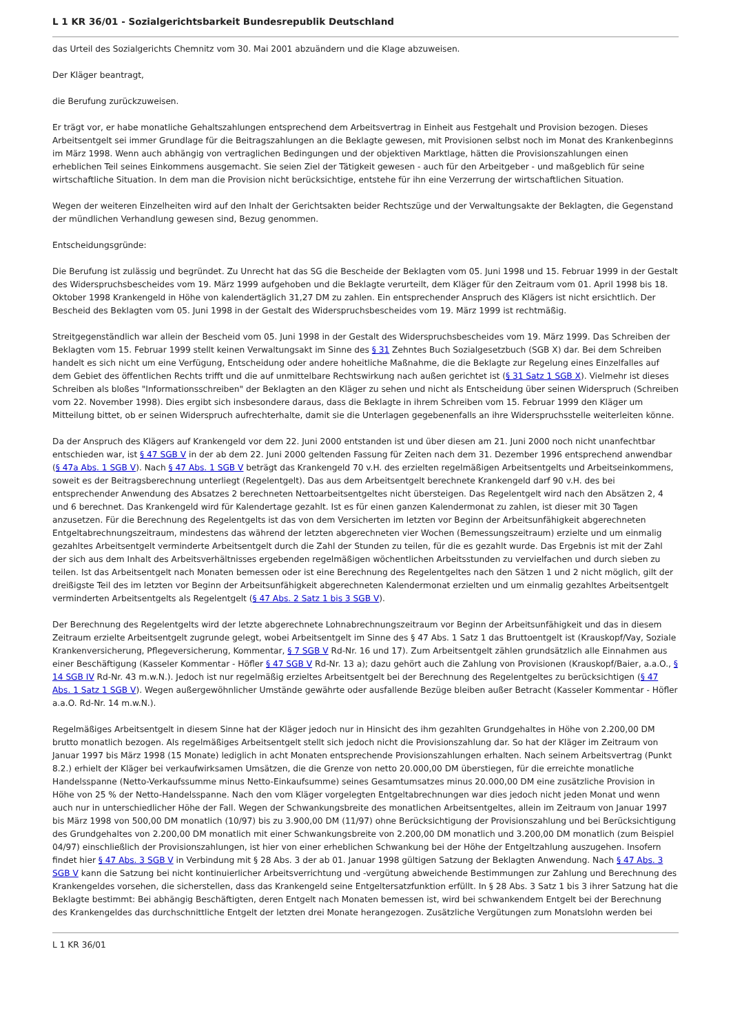L 1 KR 36/01 - Sozialgerichtsbarkeit Bundesrepublik Deutschland
das Urteil des Sozialgerichts Chemnitz vom 30. Mai 2001 abzuändern und die Klage abzuweisen.
Der Kläger beantragt,
die Berufung zurückzuweisen.
Er trägt vor, er habe monatliche Gehaltszahlungen entsprechend dem Arbeitsvertrag in Einheit aus Festgehalt und Provision bezogen. Dieses Arbeitsentgelt sei immer Grundlage für die Beitragszahlungen an die Beklagte gewesen, mit Provisionen selbst noch im Monat des Krankenbeginns im März 1998. Wenn auch abhängig von vertraglichen Bedingungen und der objektiven Marktlage, hätten die Provisionszahlungen einen erheblichen Teil seines Einkommens ausgemacht. Sie seien Ziel der Tätigkeit gewesen - auch für den Arbeitgeber - und maßgeblich für seine wirtschaftliche Situation. In dem man die Provision nicht berücksichtige, entstehe für ihn eine Verzerrung der wirtschaftlichen Situation.
Wegen der weiteren Einzelheiten wird auf den Inhalt der Gerichtsakten beider Rechtszüge und der Verwaltungsakte der Beklagten, die Gegenstand der mündlichen Verhandlung gewesen sind, Bezug genommen.
Entscheidungsgründe:
Die Berufung ist zulässig und begründet. Zu Unrecht hat das SG die Bescheide der Beklagten vom 05. Juni 1998 und 15. Februar 1999 in der Gestalt des Widerspruchsbescheides vom 19. März 1999 aufgehoben und die Beklagte verurteilt, dem Kläger für den Zeitraum vom 01. April 1998 bis 18. Oktober 1998 Krankengeld in Höhe von kalendertäglich 31,27 DM zu zahlen. Ein entsprechender Anspruch des Klägers ist nicht ersichtlich. Der Bescheid des Beklagten vom 05. Juni 1998 in der Gestalt des Widerspruchsbescheides vom 19. März 1999 ist rechtmäßig.
Streitgegenständlich war allein der Bescheid vom 05. Juni 1998 in der Gestalt des Widerspruchsbescheides vom 19. März 1999. Das Schreiben der Beklagten vom 15. Februar 1999 stellt keinen Verwaltungsakt im Sinne des § 31 Zehntes Buch Sozialgesetzbuch (SGB X) dar. Bei dem Schreiben handelt es sich nicht um eine Verfügung, Entscheidung oder andere hoheitliche Maßnahme, die die Beklagte zur Regelung eines Einzelfalles auf dem Gebiet des öffentlichen Rechts trifft und die auf unmittelbare Rechtswirkung nach außen gerichtet ist (§ 31 Satz 1 SGB X). Vielmehr ist dieses Schreiben als bloßes "Informationsschreiben" der Beklagten an den Kläger zu sehen und nicht als Entscheidung über seinen Widerspruch (Schreiben vom 22. November 1998). Dies ergibt sich insbesondere daraus, dass die Beklagte in ihrem Schreiben vom 15. Februar 1999 den Kläger um Mitteilung bittet, ob er seinen Widerspruch aufrechterhalte, damit sie die Unterlagen gegebenenfalls an ihre Widerspruchsstelle weiterleiten könne.
Da der Anspruch des Klägers auf Krankengeld vor dem 22. Juni 2000 entstanden ist und über diesen am 21. Juni 2000 noch nicht unanfechtbar entschieden war, ist § 47 SGB V in der ab dem 22. Juni 2000 geltenden Fassung für Zeiten nach dem 31. Dezember 1996 entsprechend anwendbar (§ 47a Abs. 1 SGB V). Nach § 47 Abs. 1 SGB V beträgt das Krankengeld 70 v.H. des erzielten regelmäßigen Arbeitsentgelts und Arbeitseinkommens, soweit es der Beitragsberechnung unterliegt (Regelentgelt). Das aus dem Arbeitsentgelt berechnete Krankengeld darf 90 v.H. des bei entsprechender Anwendung des Absatzes 2 berechneten Nettoarbeitsentgeltes nicht übersteigen. Das Regelentgelt wird nach den Absätzen 2, 4 und 6 berechnet. Das Krankengeld wird für Kalendertage gezahlt. Ist es für einen ganzen Kalendermonat zu zahlen, ist dieser mit 30 Tagen anzusetzen. Für die Berechnung des Regelentgelts ist das von dem Versicherten im letzten vor Beginn der Arbeitsunfähigkeit abgerechneten Entgeltabrechnungszeitraum, mindestens das während der letzten abgerechneten vier Wochen (Bemessungszeitraum) erzielte und um einmalig gezahltes Arbeitsentgelt verminderte Arbeitsentgelt durch die Zahl der Stunden zu teilen, für die es gezahlt wurde. Das Ergebnis ist mit der Zahl der sich aus dem Inhalt des Arbeitsverhältnisses ergebenden regelmäßigen wöchentlichen Arbeitsstunden zu vervielfachen und durch sieben zu teilen. Ist das Arbeitsentgelt nach Monaten bemessen oder ist eine Berechnung des Regelentgeltes nach den Sätzen 1 und 2 nicht möglich, gilt der dreißigste Teil des im letzten vor Beginn der Arbeitsunfähigkeit abgerechneten Kalendermonat erzielten und um einmalig gezahltes Arbeitsentgelt verminderten Arbeitsentgelts als Regelentgelt (§ 47 Abs. 2 Satz 1 bis 3 SGB V).
Der Berechnung des Regelentgelts wird der letzte abgerechnete Lohnabrechnungszeitraum vor Beginn der Arbeitsunfähigkeit und das in diesem Zeitraum erzielte Arbeitsentgelt zugrunde gelegt, wobei Arbeitsentgelt im Sinne des § 47 Abs. 1 Satz 1 das Bruttoentgelt ist (Krauskopf/Vay, Soziale Krankenversicherung, Pflegeversicherung, Kommentar, § 7 SGB V Rd-Nr. 16 und 17). Zum Arbeitsentgelt zählen grundsätzlich alle Einnahmen aus einer Beschäftigung (Kasseler Kommentar - Höfler § 47 SGB V Rd-Nr. 13 a); dazu gehört auch die Zahlung von Provisionen (Krauskopf/Baier, a.a.O., § 14 SGB IV Rd-Nr. 43 m.w.N.). Jedoch ist nur regelmäßig erzieltes Arbeitsentgelt bei der Berechnung des Regelentgeltes zu berücksichtigen (§ 47 Abs. 1 Satz 1 SGB V). Wegen außergewöhnlicher Umstände gewährte oder ausfallende Bezüge bleiben außer Betracht (Kasseler Kommentar - Höfler a.a.O. Rd-Nr. 14 m.w.N.).
Regelmäßiges Arbeitsentgelt in diesem Sinne hat der Kläger jedoch nur in Hinsicht des ihm gezahlten Grundgehaltes in Höhe von 2.200,00 DM brutto monatlich bezogen. Als regelmäßiges Arbeitsentgelt stellt sich jedoch nicht die Provisionszahlung dar. So hat der Kläger im Zeitraum von Januar 1997 bis März 1998 (15 Monate) lediglich in acht Monaten entsprechende Provisionszahlungen erhalten. Nach seinem Arbeitsvertrag (Punkt 8.2.) erhielt der Kläger bei verkaufwirksamen Umsätzen, die die Grenze von netto 20.000,00 DM überstiegen, für die erreichte monatliche Handelsspanne (Netto-Verkaufssumme minus Netto-Einkaufsumme) seines Gesamtumsatzes minus 20.000,00 DM eine zusätzliche Provision in Höhe von 25 % der Netto-Handelsspanne. Nach den vom Kläger vorgelegten Entgeltabrechnungen war dies jedoch nicht jeden Monat und wenn auch nur in unterschiedlicher Höhe der Fall. Wegen der Schwankungsbreite des monatlichen Arbeitsentgeltes, allein im Zeitraum von Januar 1997 bis März 1998 von 500,00 DM monatlich (10/97) bis zu 3.900,00 DM (11/97) ohne Berücksichtigung der Provisionszahlung und bei Berücksichtigung des Grundgehaltes von 2.200,00 DM monatlich mit einer Schwankungsbreite von 2.200,00 DM monatlich und 3.200,00 DM monatlich (zum Beispiel 04/97) einschließlich der Provisionszahlungen, ist hier von einer erheblichen Schwankung bei der Höhe der Entgeltzahlung auszugehen. Insofern findet hier § 47 Abs. 3 SGB V in Verbindung mit § 28 Abs. 3 der ab 01. Januar 1998 gültigen Satzung der Beklagten Anwendung. Nach § 47 Abs. 3 SGB V kann die Satzung bei nicht kontinuierlicher Arbeitsverrichtung und -vergütung abweichende Bestimmungen zur Zahlung und Berechnung des Krankengeldes vorsehen, die sicherstellen, dass das Krankengeld seine Entgeltersatzfunktion erfüllt. In § 28 Abs. 3 Satz 1 bis 3 ihrer Satzung hat die Beklagte bestimmt: Bei abhängig Beschäftigten, deren Entgelt nach Monaten bemessen ist, wird bei schwankendem Entgelt bei der Berechnung des Krankengeldes das durchschnittliche Entgelt der letzten drei Monate herangezogen. Zusätzliche Vergütungen zum Monatslohn werden bei
L 1 KR 36/01